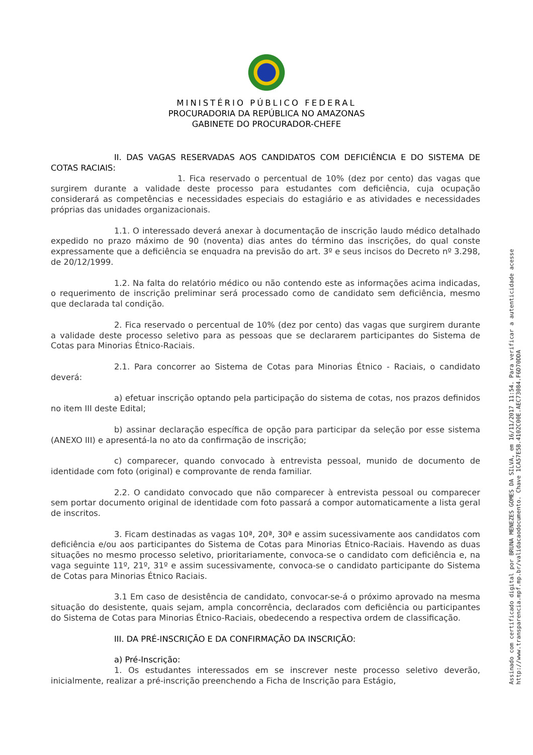MINISTÉRIO PÚBLICO FEDERAL
PROCURADORIA DA REPÚBLICA NO AMAZONAS
GABINETE DO PROCURADOR-CHEFE
II. DAS VAGAS RESERVADAS AOS CANDIDATOS COM DEFICIÊNCIA E DO SISTEMA DE COTAS RACIAIS:
1. Fica reservado o percentual de 10% (dez por cento) das vagas que surgirem durante a validade deste processo para estudantes com deficiência, cuja ocupação considerará as competências e necessidades especiais do estagiário e as atividades e necessidades próprias das unidades organizacionais.
1.1. O interessado deverá anexar à documentação de inscrição laudo médico detalhado expedido no prazo máximo de 90 (noventa) dias antes do término das inscrições, do qual conste expressamente que a deficiência se enquadra na previsão do art. 3º e seus incisos do Decreto nº 3.298, de 20/12/1999.
1.2. Na falta do relatório médico ou não contendo este as informações acima indicadas, o requerimento de inscrição preliminar será processado como de candidato sem deficiência, mesmo que declarada tal condição.
2. Fica reservado o percentual de 10% (dez por cento) das vagas que surgirem durante a validade deste processo seletivo para as pessoas que se declararem participantes do Sistema de Cotas para Minorias Étnico-Raciais.
2.1. Para concorrer ao Sistema de Cotas para Minorias Étnico - Raciais, o candidato deverá:
a) efetuar inscrição optando pela participação do sistema de cotas, nos prazos definidos no item III deste Edital;
b) assinar declaração específica de opção para participar da seleção por esse sistema (ANEXO III) e apresentá-la no ato da confirmação de inscrição;
c) comparecer, quando convocado à entrevista pessoal, munido de documento de identidade com foto (original) e comprovante de renda familiar.
2.2. O candidato convocado que não comparecer à entrevista pessoal ou comparecer sem portar documento original de identidade com foto passará a compor automaticamente a lista geral de inscritos.
3. Ficam destinadas as vagas 10ª, 20ª, 30ª e assim sucessivamente aos candidatos com deficiência e/ou aos participantes do Sistema de Cotas para Minorias Étnico-Raciais. Havendo as duas situações no mesmo processo seletivo, prioritariamente, convoca-se o candidato com deficiência e, na vaga seguinte 11º, 21º, 31º e assim sucessivamente, convoca-se o candidato participante do Sistema de Cotas para Minorias Étnico Raciais.
3.1 Em caso de desistência de candidato, convocar-se-á o próximo aprovado na mesma situação do desistente, quais sejam, ampla concorrência, declarados com deficiência ou participantes do Sistema de Cotas para Minorias Étnico-Raciais, obedecendo a respectiva ordem de classificação.
III. DA PRÉ-INSCRIÇÃO E DA CONFIRMAÇÃO DA INSCRIÇÃO:
a) Pré-Inscrição:
1. Os estudantes interessados em se inscrever neste processo seletivo deverão, inicialmente, realizar a pré-inscrição preenchendo a Ficha de Inscrição para Estágio,
Assinado com certificado digital por BRUNA MENEZES GOMES DA SILVA, em 16/11/2017 11:54. Para verificar a autenticidade acesse
http://www.transparencia.mpf.mp.br/validacaodocumento. Chave 1CA57E5B.4102C00E.AEC73084.F6D70DDA